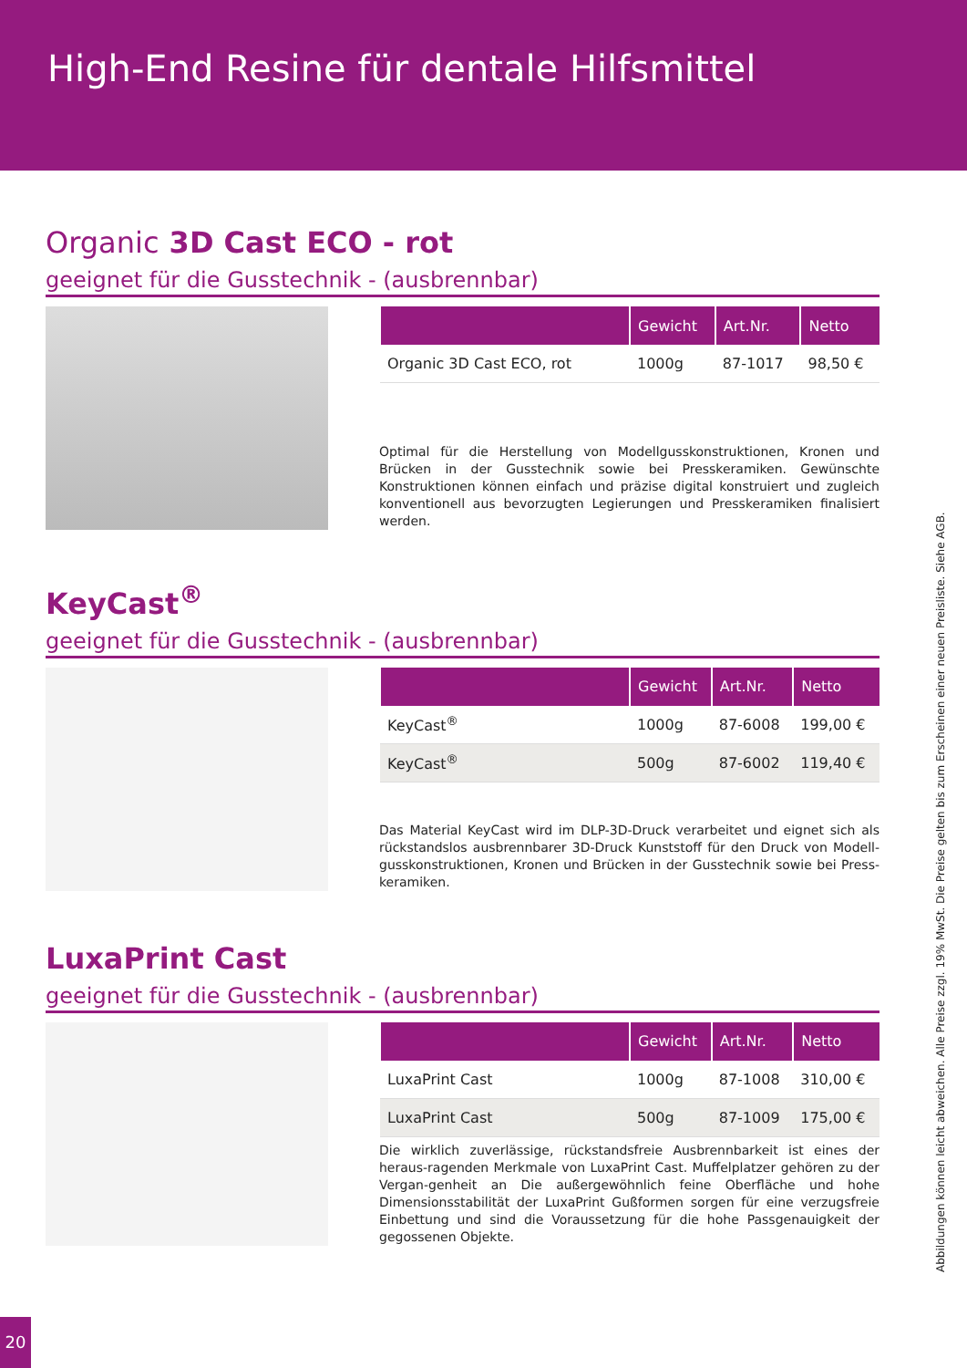High-End Resine für dentale Hilfsmittel
Organic 3D Cast ECO - rot
geeignet für die Gusstechnik - (ausbrennbar)
| | Gewicht | Art.Nr. | Netto |
| --- | --- | --- | --- |
| Organic 3D Cast ECO, rot | 1000g | 87-1017 | 98,50 € |
Optimal für die Herstellung von Modellgusskonstruktionen, Kronen und Brücken in der Gusstechnik sowie bei Presskeramiken. Gewünschte Konstruktionen können einfach und präzise digital konstruiert und zugleich konventionell aus bevorzugten Legierungen und Presskeramiken finalisiert werden.
KeyCast<sup>®</sup>
geeignet für die Gusstechnik - (ausbrennbar)
| | Gewicht | Art.Nr. | Netto |
| --- | --- | --- | --- |
| KeyCast<sup>®</sup> | 1000g | 87-6008 | 199,00 € |
| KeyCast<sup>®</sup> | 500g | 87-6002 | 119,40 € |
Das Material KeyCast wird im DLP-3D-Druck verarbeitet und eignet sich als rückstandslos ausbrennbarer 3D-Druck Kunststoff für den Druck von Modell-gusskonstruktionen, Kronen und Brücken in der Gusstechnik sowie bei Press-keramiken.
LuxaPrint Cast
geeignet für die Gusstechnik - (ausbrennbar)
| | Gewicht | Art.Nr. | Netto |
| --- | --- | --- | --- |
| LuxaPrint Cast | 1000g | 87-1008 | 310,00 € |
| LuxaPrint Cast | 500g | 87-1009 | 175,00 € |
Die wirklich zuverlässige, rückstandsfreie Ausbrennbarkeit ist eines der heraus-ragenden Merkmale von LuxaPrint Cast. Muffelplatzer gehören zu der Vergan-genheit an Die außergewöhnlich feine Oberfläche und hohe Dimensionsstabilität der LuxaPrint Gußformen sorgen für eine verzugsfreie Einbettung und sind die Voraussetzung für die hohe Passgenauigkeit der gegossenen Objekte.
Abbildungen können leicht abweichen. Alle Preise zzgl. 19% MwSt. Die Preise gelten bis zum Erscheinen einer neuen Preisliste. Siehe AGB.
20